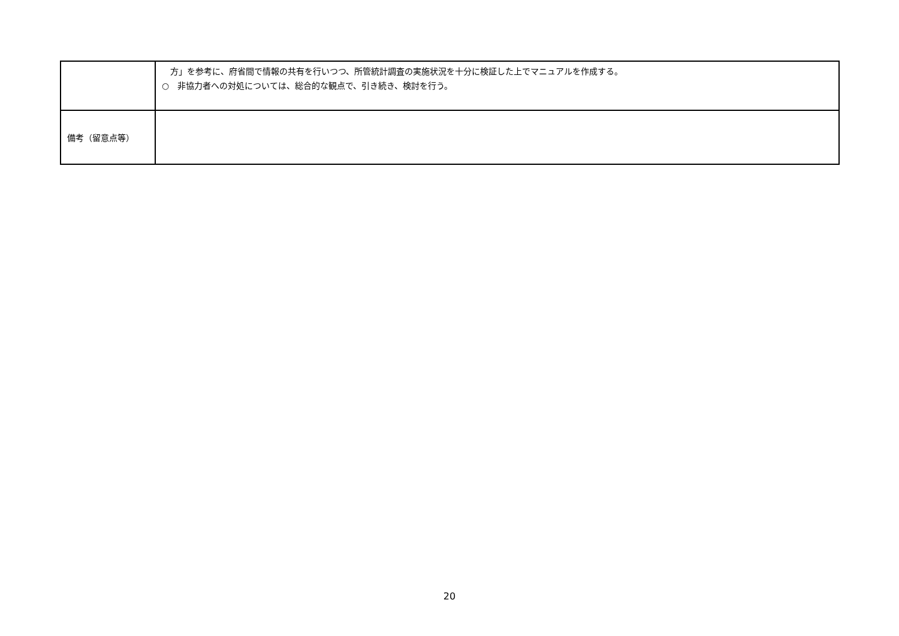| | 方」を参考に、府省間で情報の共有を行いつつ、所管統計調査の実施状況を十分に検証した上でマニュアルを作成する。 ○ 非協力者への対処については、総合的な観点で、引き続き、検討を行う。 |
| 備考（留意点等） | |
20